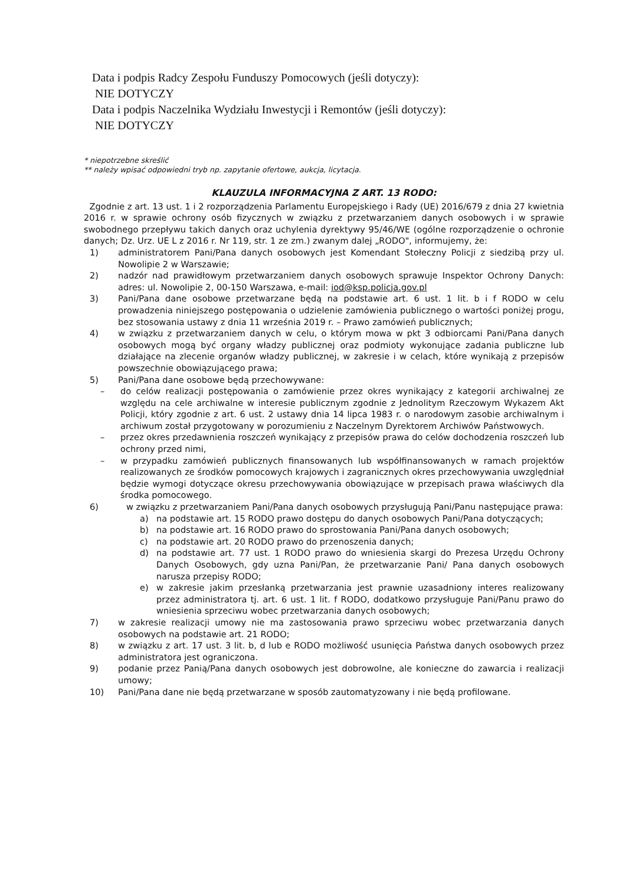Data i podpis Radcy Zespołu Funduszy Pomocowych (jeśli dotyczy):
NIE DOTYCZY
Data i podpis Naczelnika Wydziału Inwestycji i Remontów (jeśli dotyczy):
NIE DOTYCZY
* niepotrzebne skreślić
** należy wpisać odpowiedni tryb np. zapytanie ofertowe, aukcja, licytacja.
KLAUZULA INFORMACYJNA Z ART. 13 RODO:
Zgodnie z art. 13 ust. 1 i 2 rozporządzenia Parlamentu Europejskiego i Rady (UE) 2016/679 z dnia 27 kwietnia 2016 r. w sprawie ochrony osób fizycznych w związku z przetwarzaniem danych osobowych i w sprawie swobodnego przepływu takich danych oraz uchylenia dyrektywy 95/46/WE (ogólne rozporządzenie o ochronie danych; Dz. Urz. UE L z 2016 r. Nr 119, str. 1 ze zm.) zwanym dalej „RODO", informujemy, że:
1) administratorem Pani/Pana danych osobowych jest Komendant Stołeczny Policji z siedzibą przy ul. Nowolipie 2 w Warszawie;
2) nadzór nad prawidłowym przetwarzaniem danych osobowych sprawuje Inspektor Ochrony Danych: adres: ul. Nowolipie 2, 00-150 Warszawa, e-mail: iod@ksp.policja.gov.pl
3) Pani/Pana dane osobowe przetwarzane będą na podstawie art. 6 ust. 1 lit. b i f RODO w celu prowadzenia niniejszego postępowania o udzielenie zamówienia publicznego o wartości poniżej progu, bez stosowania ustawy z dnia 11 września 2019 r. – Prawo zamówień publicznych;
4) w związku z przetwarzaniem danych w celu, o którym mowa w pkt 3 odbiorcami Pani/Pana danych osobowych mogą być organy władzy publicznej oraz podmioty wykonujące zadania publiczne lub działające na zlecenie organów władzy publicznej, w zakresie i w celach, które wynikają z przepisów powszechnie obowiązującego prawa;
5) Pani/Pana dane osobowe będą przechowywane:
– do celów realizacji postępowania o zamówienie przez okres wynikający z kategorii archiwalnej ze względu na cele archiwalne w interesie publicznym zgodnie z Jednolitym Rzeczowym Wykazem Akt Policji, który zgodnie z art. 6 ust. 2 ustawy dnia 14 lipca 1983 r. o narodowym zasobie archiwalnym i archiwum został przygotowany w porozumieniu z Naczelnym Dyrektorem Archiwów Państwowych.
– przez okres przedawnienia roszczeń wynikający z przepisów prawa do celów dochodzenia roszczeń lub ochrony przed nimi,
– w przypadku zamówień publicznych finansowanych lub współfinansowanych w ramach projektów realizowanych ze środków pomocowych krajowych i zagranicznych okres przechowywania uwzględniał będzie wymogi dotyczące okresu przechowywania obowiązujące w przepisach prawa właściwych dla środka pomocowego.
6) w związku z przetwarzaniem Pani/Pana danych osobowych przysługują Pani/Panu następujące prawa:
a) na podstawie art. 15 RODO prawo dostępu do danych osobowych Pani/Pana dotyczących;
b) na podstawie art. 16 RODO prawo do sprostowania Pani/Pana danych osobowych;
c) na podstawie art. 20 RODO prawo do przenoszenia danych;
d) na podstawie art. 77 ust. 1 RODO prawo do wniesienia skargi do Prezesa Urzędu Ochrony Danych Osobowych, gdy uzna Pani/Pan, że przetwarzanie Pani/ Pana danych osobowych narusza przepisy RODO;
e) w zakresie jakim przesłanką przetwarzania jest prawnie uzasadniony interes realizowany przez administratora tj. art. 6 ust. 1 lit. f RODO, dodatkowo przysługuje Pani/Panu prawo do wniesienia sprzeciwu wobec przetwarzania danych osobowych;
7) w zakresie realizacji umowy nie ma zastosowania prawo sprzeciwu wobec przetwarzania danych osobowych na podstawie art. 21 RODO;
8) w związku z art. 17 ust. 3 lit. b, d lub e RODO możliwość usunięcia Państwa danych osobowych przez administratora jest ograniczona.
9) podanie przez Panią/Pana danych osobowych jest dobrowolne, ale konieczne do zawarcia i realizacji umowy;
10) Pani/Pana dane nie będą przetwarzane w sposób zautomatyzowany i nie będą profilowane.